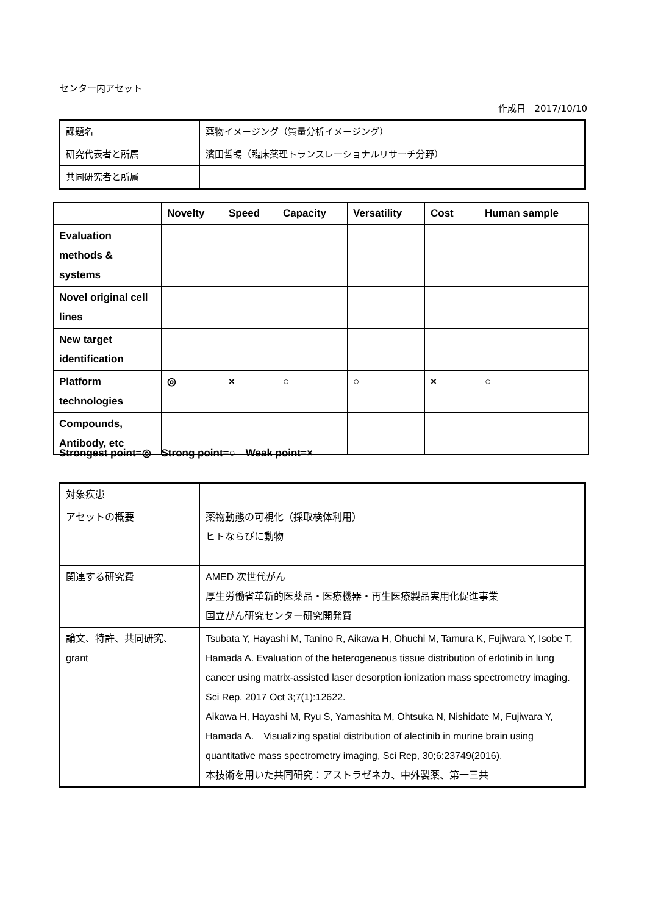センター内アセット
作成日　2017/10/10
| 課題名 | 薬物イメージング（質量分析イメージング） |
| 研究代表者と所属 | 濱田哲暢（臨床薬理トランスレーショナルリサーチ分野） |
| 共同研究者と所属 | |
| | Novelty | Speed | Capacity | Versatility | Cost | Human sample |
| --- | --- | --- | --- | --- | --- | --- |
| Evaluation methods & systems | | | | | | |
| Novel original cell lines | | | | | | |
| New target identification | | | | | | |
| Platform technologies | ◎ | × | ○ | ○ | × | ○ |
| Compounds, Antibody, etc | | | | | | |
Strongest point=◎　Strong point=○　Weak point=×
| 対象疾患 | |
| アセットの概要 | 薬物動態の可視化（採取検体利用） ヒトならびに動物 |
| 関連する研究費 | AMED 次世代がん 厚生労働省革新的医薬品・医療機器・再生医療製品実用化促進事業 国立がん研究センター研究開発費 |
| 論文、特許、共同研究、grant | Tsubata Y, Hayashi M, Tanino R, Aikawa H, Ohuchi M, Tamura K, Fujiwara Y, Isobe T, Hamada A. Evaluation of the heterogeneous tissue distribution of erlotinib in lung cancer using matrix-assisted laser desorption ionization mass spectrometry imaging. Sci Rep. 2017 Oct 3;7(1):12622. Aikawa H, Hayashi M, Ryu S, Yamashita M, Ohtsuka N, Nishidate M, Fujiwara Y, Hamada A. Visualizing spatial distribution of alectinib in murine brain using quantitative mass spectrometry imaging, Sci Rep, 30;6:23749(2016). 本技術を用いた共同研究：アストラゼネカ、中外製薬、第一三共 |